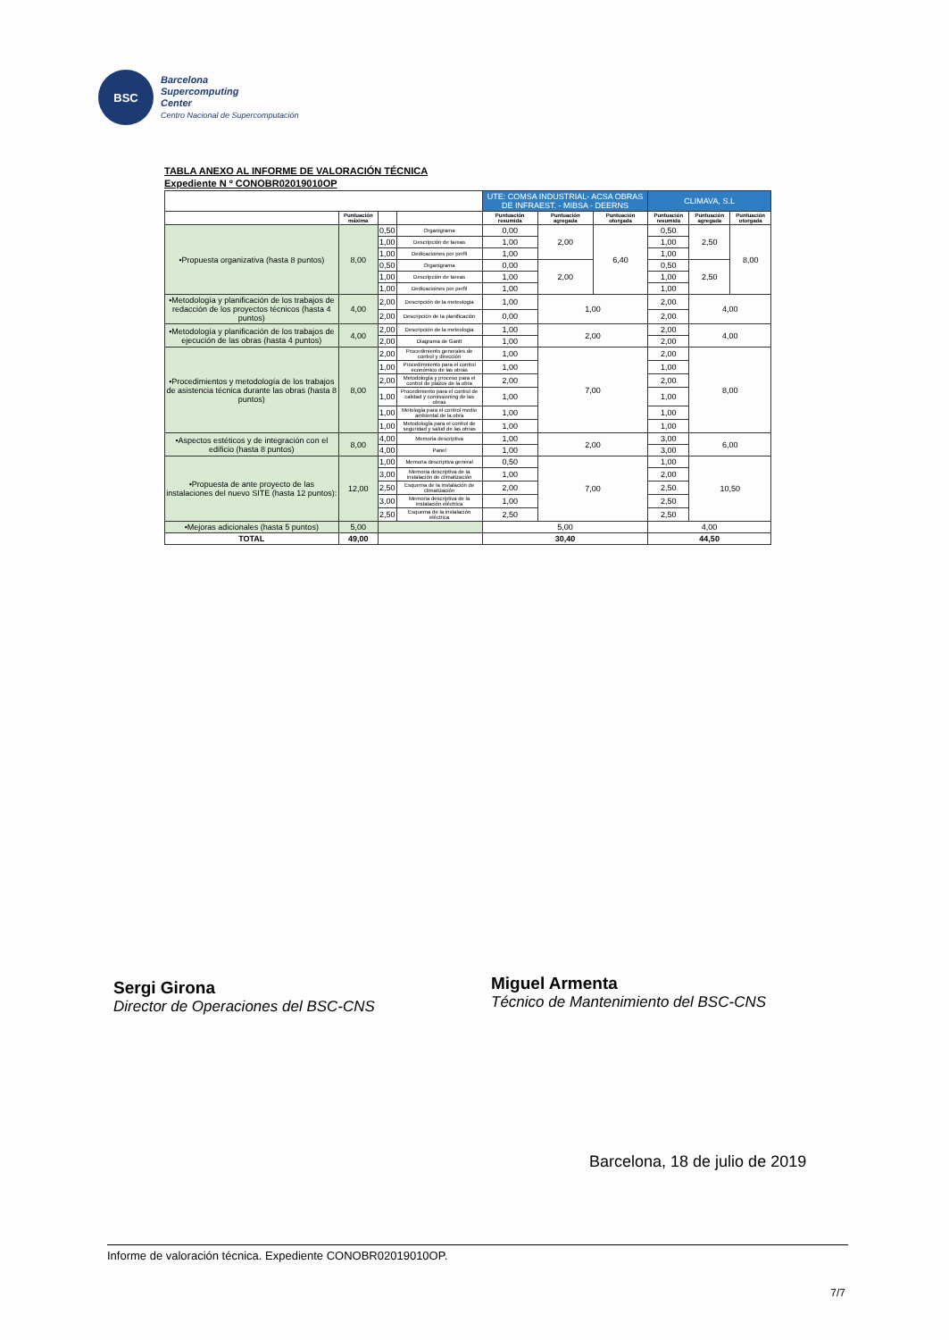BSC
Barcelona
Supercomputing
Center
Centro Nacional de Supercomputación
TABLA ANEXO AL INFORME DE VALORACIÓN TÉCNICA
Expediente N º CONOBR02019010OP
| | | | | UTE: COMSA INDUSTRIAL- ACSA OBRAS DE INFRAEST. - MIBSA - DEERNS | | | CLIMAVA, S.L | | |
| | Puntuación máxima | | | Puntuación resumida | Puntuación agregada | Puntuación otorgada | Puntuación resumida | Puntuación agregada | Puntuación otorgada |
| •Propuesta organizativa (hasta 8 puntos) | 8,00 | 0,50 | Organigrama | 0,00 | 2,00 | 6,40 | 0,50 | 2,50 | 8,00 |
| | | 1,00 | Descripción de tareas | 1,00 | | | 1,00 | | |
| | | 1,00 | Dedicacioines por perfil | 1,00 | | | 1,00 | | |
| | | 0,50 | Organigrama | 0,00 | 2,00 | | 0,50 | 2,50 | |
| | | 1,00 | Descripción de tareas | 1,00 | | | 1,00 | | |
| | | 1,00 | Dedicacioines por perfil | 1,00 | | | 1,00 | | |
| •Metodología y planificación de los trabajos de redacción de los proyectos técnicos (hasta 4 puntos) | 4,00 | 2,00 | Descripción de la meteologia | 1,00 | 1,00 | | 2,00 | 4,00 | |
| | | 2,00 | Descripción de la planificación | 0,00 | | | 2,00 | | |
| •Metodología y planificación de los trabajos de ejecución de las obras (hasta 4 puntos) | 4,00 | 2,00 | Descripción de la meteologia | 1,00 | 2,00 | | 2,00 | 4,00 | |
| | | 2,00 | Diagrama de Gantt | 1,00 | | | 2,00 | | |
| •Procedimientos y metodología de los trabajos de asistencia técnica durante las obras (hasta 8 puntos) | 8,00 | 2,00 | Procedimiento generales de control y dirección | 1,00 | 7,00 | | 2,00 | 8,00 | |
| | | 1,00 | Procedimniento para el control económico de las obras | 1,00 | | | 1,00 | | |
| | | 2,00 | Metodología y proceso para el control de plazos de la obra | 2,00 | | | 2,00 | | |
| | | 1,00 | Procedimiento para el control de calidad y comissioning de las obras | 1,00 | | | 1,00 | | |
| | | 1,00 | Metología para el control medio ambiental de la obra | 1,00 | | | 1,00 | | |
| | | 1,00 | Metodología para el control de seguridad y salud de las obras | 1,00 | | | 1,00 | | |
| •Aspectos estéticos y de integración con el edificio (hasta 8 puntos) | 8,00 | 4,00 | Memoria descriptiva | 1,00 | 2,00 | | 3,00 | 6,00 | |
| | | 4,00 | Panel | 1,00 | | | 3,00 | | |
| •Propuesta de ante proyecto de las instalaciones del nuevo SITE (hasta 12 puntos): | 12,00 | 1,00 | Memoria descriptiva general | 0,50 | 7,00 | | 1,00 | 10,50 | |
| | | 3,00 | Memoria descriptiva de la instalación de climatización | 1,00 | | | 2,00 | | |
| | | 2,50 | Esquema de la instalación de climatización | 2,00 | | | 2,50 | | |
| | | 3,00 | Memoria descriptiva de la instalación eléctrica | 1,00 | | | 2,50 | | |
| | | 2,50 | Esquema de la instalación eléctrica | 2,50 | | | 2,50 | | |
| •Mejoras adicionales (hasta 5 puntos) | 5,00 | | | 5,00 | | | 4,00 | | |
| TOTAL | 49,00 | | | 30,40 | | | 44,50 | | |
Sergi Girona
Director de Operaciones del BSC-CNS
Miguel Armenta
Técnico de Mantenimiento del BSC-CNS
Barcelona, 18 de julio de 2019
Informe de valoración técnica. Expediente CONOBR02019010OP.
7/7